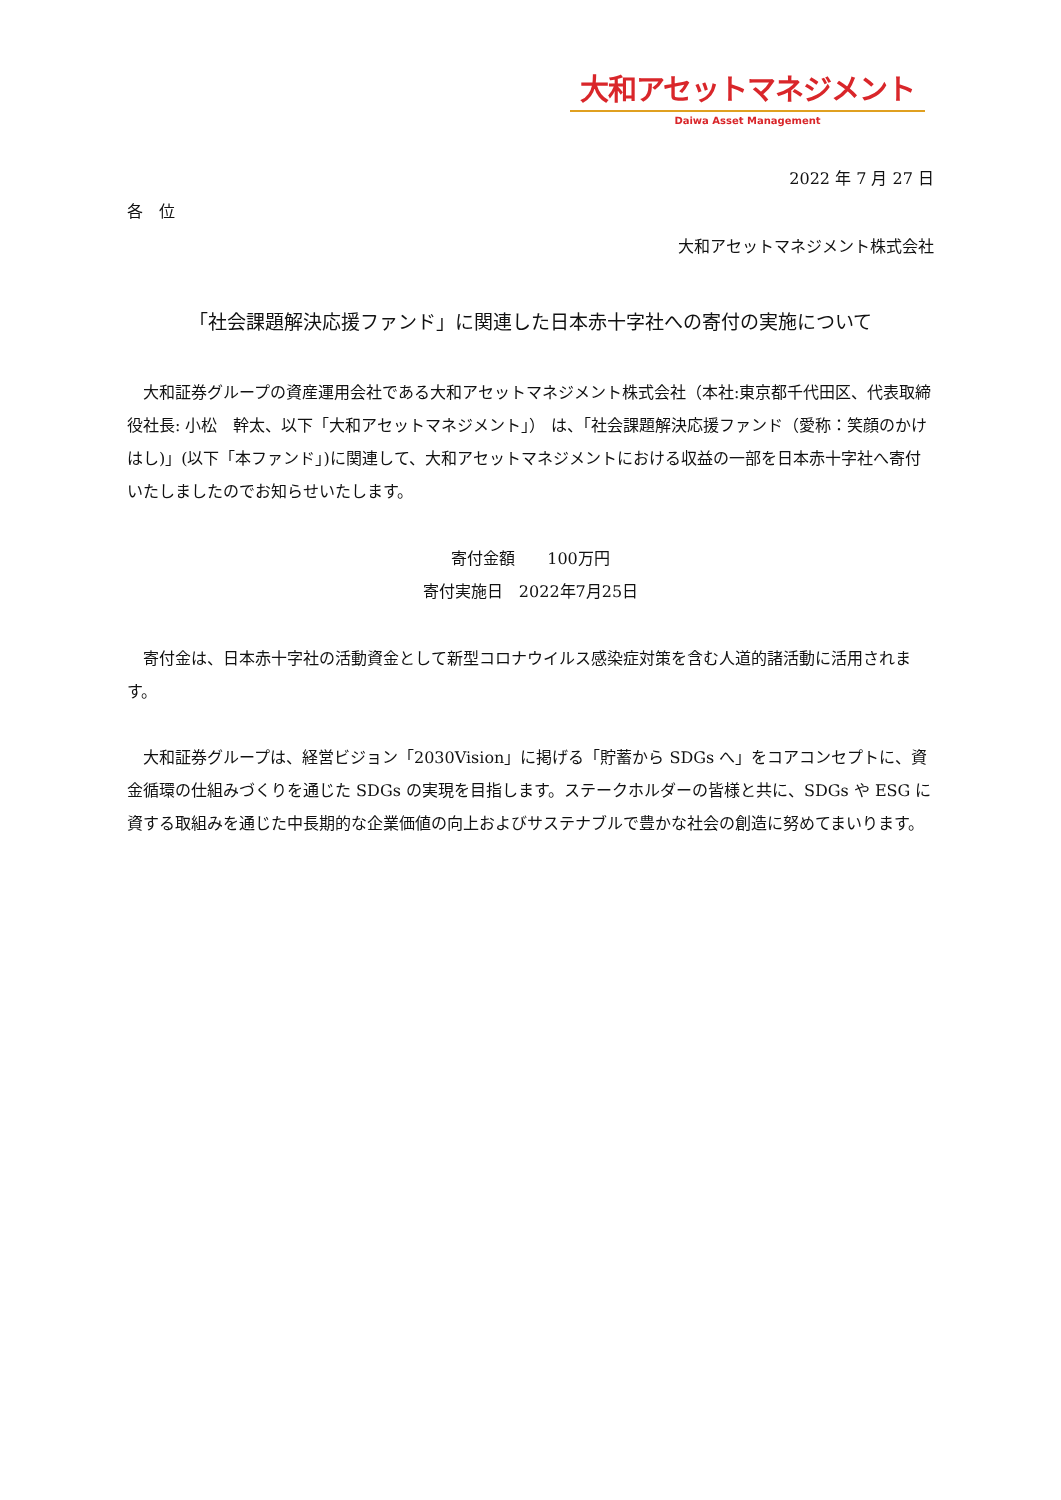大和アセットマネジメント
Daiwa Asset Management
2022 年 7 月 27 日
各　位
大和アセットマネジメント株式会社
「社会課題解決応援ファンド」に関連した日本赤十字社への寄付の実施について
　大和証券グループの資産運用会社である大和アセットマネジメント株式会社（本社:東京都千代田区、代表取締役社長: 小松　幹太、以下「大和アセットマネジメント」） は、「社会課題解決応援ファンド（愛称：笑顔のかけはし)」(以下「本ファンド」)に関連して、大和アセットマネジメントにおける収益の一部を日本赤十字社へ寄付いたしましたのでお知らせいたします。
寄付金額　　100万円
寄付実施日　2022年7月25日
　寄付金は、日本赤十字社の活動資金として新型コロナウイルス感染症対策を含む人道的諸活動に活用されます。
　大和証券グループは、経営ビジョン「2030Vision」に掲げる「貯蓄から SDGs へ」をコアコンセプトに、資金循環の仕組みづくりを通じた SDGs の実現を目指します。ステークホルダーの皆様と共に、SDGs や ESG に資する取組みを通じた中長期的な企業価値の向上およびサステナブルで豊かな社会の創造に努めてまいります。